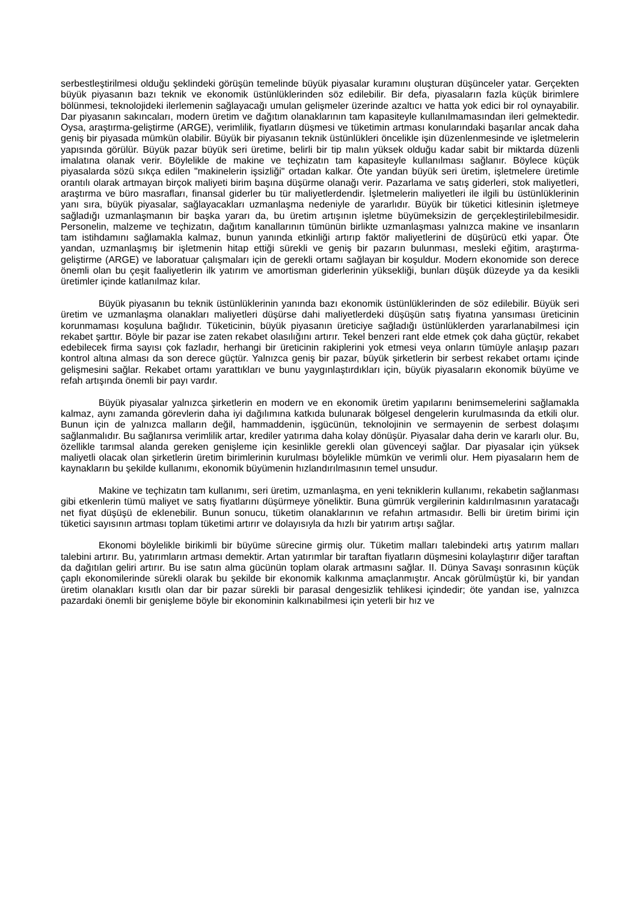serbestleştirilmesi olduğu şeklindeki görüşün temelinde büyük piyasalar kuramını oluşturan düşünceler yatar. Gerçekten büyük piyasanın bazı teknik ve ekonomik üstünlüklerinden söz edilebilir. Bir defa, piyasaların fazla küçük birimlere bölünmesi, teknolojideki ilerlemenin sağlayacağı umulan gelişmeler üzerinde azaltıcı ve hatta yok edici bir rol oynayabilir. Dar piyasanın sakıncaları, modern üretim ve dağıtım olanaklarının tam kapasiteyle kullanılmamasından ileri gelmektedir. Oysa, araştırma-geliştirme (ARGE), verimlilik, fiyatların düşmesi ve tüketimin artması konularındaki başarılar ancak daha geniş bir piyasada mümkün olabilir. Büyük bir piyasanın teknik üstünlükleri öncelikle işin düzenlenmesinde ve işletmelerin yapısında görülür. Büyük pazar büyük seri üretime, belirli bir tip malın yüksek olduğu kadar sabit bir miktarda düzenli imalatına olanak verir. Böylelikle de makine ve teçhizatın tam kapasiteyle kullanılması sağlanır. Böylece küçük piyasalarda sözü sıkça edilen "makinelerin işsizliği" ortadan kalkar. Öte yandan büyük seri üretim, işletmelere üretimle orantılı olarak artmayan birçok maliyeti birim başına düşürme olanağı verir. Pazarlama ve satış giderleri, stok maliyetleri, araştırma ve büro masrafları, finansal giderler bu tür maliyetlerdendir. İşletmelerin maliyetleri ile ilgili bu üstünlüklerinin yanı sıra, büyük piyasalar, sağlayacakları uzmanlaşma nedeniyle de yararlıdır. Büyük bir tüketici kitlesinin işletmeye sağladığı uzmanlaşmanın bir başka yararı da, bu üretim artışının işletme büyümeksizin de gerçekleştirilebilmesidir. Personelin, malzeme ve teçhizatın, dağıtım kanallarının tümünün birlikte uzmanlaşması yalnızca makine ve insanların tam istihdamını sağlamakla kalmaz, bunun yanında etkinliği artırıp faktör maliyetlerini de düşürücü etki yapar. Öte yandan, uzmanlaşmış bir işletmenin hitap ettiği sürekli ve geniş bir pazarın bulunması, mesleki eğitim, araştırma-geliştirme (ARGE) ve laboratuar çalışmaları için de gerekli ortamı sağlayan bir koşuldur. Modern ekonomide son derece önemli olan bu çeşit faaliyetlerin ilk yatırım ve amortisman giderlerinin yüksekliği, bunları düşük düzeyde ya da kesikli üretimler içinde katlanılmaz kılar.
Büyük piyasanın bu teknik üstünlüklerinin yanında bazı ekonomik üstünlüklerinden de söz edilebilir. Büyük seri üretim ve uzmanlaşma olanakları maliyetleri düşürse dahi maliyetlerdeki düşüşün satış fiyatına yansıması üreticinin korunmaması koşuluna bağlıdır. Tüketicinin, büyük piyasanın üreticiye sağladığı üstünlüklerden yararlanabilmesi için rekabet şarttır. Böyle bir pazar ise zaten rekabet olasılığını artırır. Tekel benzeri rant elde etmek çok daha güçtür, rekabet edebilecek firma sayısı çok fazladır, herhangi bir üreticinin rakiplerini yok etmesi veya onların tümüyle anlaşıp pazarı kontrol altına alması da son derece güçtür. Yalnızca geniş bir pazar, büyük şirketlerin bir serbest rekabet ortamı içinde gelişmesini sağlar. Rekabet ortamı yarattıkları ve bunu yaygınlaştırdıkları için, büyük piyasaların ekonomik büyüme ve refah artışında önemli bir payı vardır.
Büyük piyasalar yalnızca şirketlerin en modern ve en ekonomik üretim yapılarını benimsemelerini sağlamakla kalmaz, aynı zamanda görevlerin daha iyi dağılımına katkıda bulunarak bölgesel dengelerin kurulmasında da etkili olur. Bunun için de yalnızca malların değil, hammaddenin, işgücünün, teknolojinin ve sermayenin de serbest dolaşımı sağlanmalıdır. Bu sağlanırsa verimlilik artar, krediler yatırıma daha kolay dönüşür. Piyasalar daha derin ve kararlı olur. Bu, özellikle tarımsal alanda gereken genişleme için kesinlikle gerekli olan güvenceyi sağlar. Dar piyasalar için yüksek maliyetli olacak olan şirketlerin üretim birimlerinin kurulması böylelikle mümkün ve verimli olur. Hem piyasaların hem de kaynakların bu şekilde kullanımı, ekonomik büyümenin hızlandırılmasının temel unsudur.
Makine ve teçhizatın tam kullanımı, seri üretim, uzmanlaşma, en yeni tekniklerin kullanımı, rekabetin sağlanması gibi etkenlerin tümü maliyet ve satış fiyatlarını düşürmeye yöneliktir. Buna gümrük vergilerinin kaldırılmasının yaratacağı net fiyat düşüşü de eklenebilir. Bunun sonucu, tüketim olanaklarının ve refahın artmasıdır. Belli bir üretim birimi için tüketici sayısının artması toplam tüketimi artırır ve dolayısıyla da hızlı bir yatırım artışı sağlar.
Ekonomi böylelikle birikimli bir büyüme sürecine girmiş olur. Tüketim malları talebindeki artış yatırım malları talebini artırır. Bu, yatırımların artması demektir. Artan yatırımlar bir taraftan fiyatların düşmesini kolaylaştırır diğer taraftan da dağıtılan geliri artırır. Bu ise satın alma gücünün toplam olarak artmasını sağlar. II. Dünya Savaşı sonrasının küçük çaplı ekonomilerinde sürekli olarak bu şekilde bir ekonomik kalkınma amaçlanmıştır. Ancak görülmüştür ki, bir yandan üretim olanakları kısıtlı olan dar bir pazar sürekli bir parasal dengesizlik tehlikesi içindedir; öte yandan ise, yalnızca pazardaki önemli bir genişleme böyle bir ekonominin kalkınabilmesi için yeterli bir hız ve